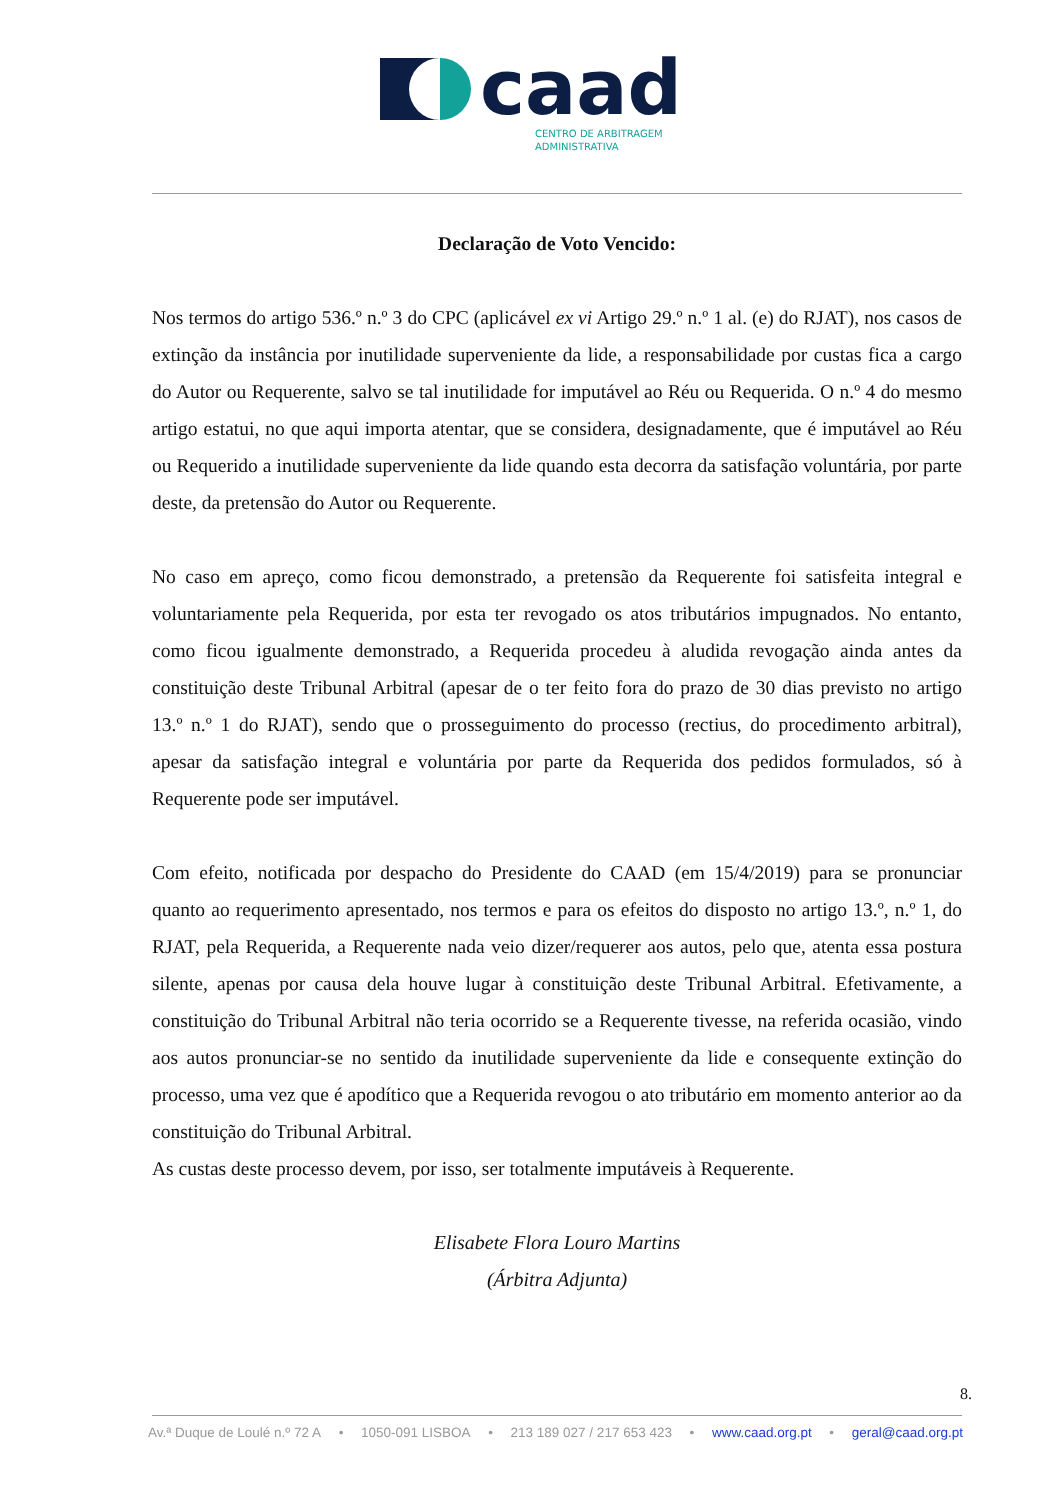caad
CENTRO DE ARBITRAGEM
ADMINISTRATIVA
Declaração de Voto Vencido:
Nos termos do artigo 536.º n.º 3 do CPC (aplicável ex vi Artigo 29.º n.º 1 al. (e) do RJAT), nos casos de extinção da instância por inutilidade superveniente da lide, a responsabilidade por custas fica a cargo do Autor ou Requerente, salvo se tal inutilidade for imputável ao Réu ou Requerida. O n.º 4 do mesmo artigo estatui, no que aqui importa atentar, que se considera, designadamente, que é imputável ao Réu ou Requerido a inutilidade superveniente da lide quando esta decorra da satisfação voluntária, por parte deste, da pretensão do Autor ou Requerente.
No caso em apreço, como ficou demonstrado, a pretensão da Requerente foi satisfeita integral e voluntariamente pela Requerida, por esta ter revogado os atos tributários impugnados. No entanto, como ficou igualmente demonstrado, a Requerida procedeu à aludida revogação ainda antes da constituição deste Tribunal Arbitral (apesar de o ter feito fora do prazo de 30 dias previsto no artigo 13.º n.º 1 do RJAT), sendo que o prosseguimento do processo (rectius, do procedimento arbitral), apesar da satisfação integral e voluntária por parte da Requerida dos pedidos formulados, só à Requerente pode ser imputável.
Com efeito, notificada por despacho do Presidente do CAAD (em 15/4/2019) para se pronunciar quanto ao requerimento apresentado, nos termos e para os efeitos do disposto no artigo 13.º, n.º 1, do RJAT, pela Requerida, a Requerente nada veio dizer/requerer aos autos, pelo que, atenta essa postura silente, apenas por causa dela houve lugar à constituição deste Tribunal Arbitral. Efetivamente, a constituição do Tribunal Arbitral não teria ocorrido se a Requerente tivesse, na referida ocasião, vindo aos autos pronunciar-se no sentido da inutilidade superveniente da lide e consequente extinção do processo, uma vez que é apodítico que a Requerida revogou o ato tributário em momento anterior ao da constituição do Tribunal Arbitral.
As custas deste processo devem, por isso, ser totalmente imputáveis à Requerente.
Elisabete Flora Louro Martins
(Árbitra Adjunta)
8.
Av.ª Duque de Loulé n.º 72 A • 1050-091 LISBOA • 213 189 027 / 217 653 423 • www.caad.org.pt • geral@caad.org.pt